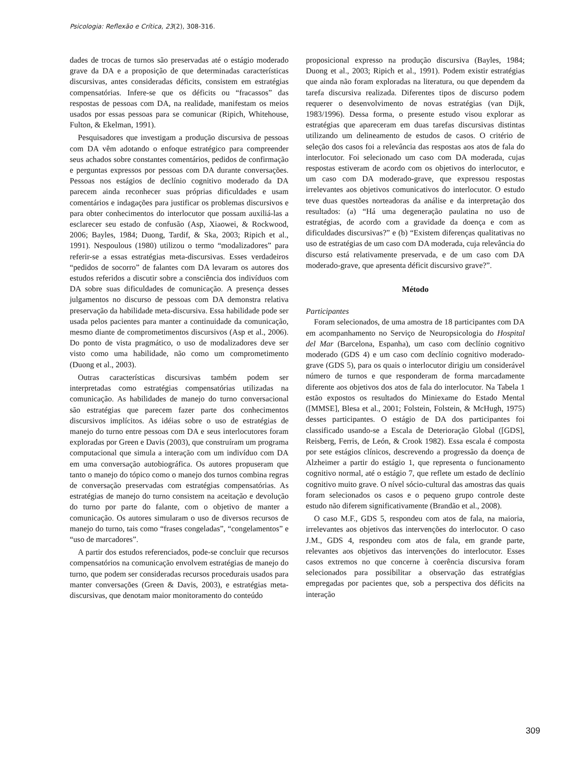Psicologia: Reflexão e Crítica, 23(2), 308-316.
dades de trocas de turnos são preservadas até o estágio moderado grave da DA e a proposição de que determinadas características discursivas, antes consideradas déficits, consistem em estratégias compensatórias. Infere-se que os déficits ou “fracassos” das respostas de pessoas com DA, na realidade, manifestam os meios usados por essas pessoas para se comunicar (Ripich, Whitehouse, Fulton, & Ekelman, 1991).
Pesquisadores que investigam a produção discursiva de pessoas com DA vêm adotando o enfoque estratégico para compreender seus achados sobre constantes comentários, pedidos de confirmação e perguntas expressos por pessoas com DA durante conversações. Pessoas nos estágios de declínio cognitivo moderado da DA parecem ainda reconhecer suas próprias dificuldades e usam comentários e indagações para justificar os problemas discursivos e para obter conhecimentos do interlocutor que possam auxiliá-las a esclarecer seu estado de confusão (Asp, Xiaowei, & Rockwood, 2006; Bayles, 1984; Duong, Tardif, & Ska, 2003; Ripich et al., 1991). Nespoulous (1980) utilizou o termo “modalizadores” para referir-se a essas estratégias meta-discursivas. Esses verdadeiros “pedidos de socorro” de falantes com DA levaram os autores dos estudos referidos a discutir sobre a consciência dos indivíduos com DA sobre suas dificuldades de comunicação. A presença desses julgamentos no discurso de pessoas com DA demonstra relativa preservação da habilidade meta-discursiva. Essa habilidade pode ser usada pelos pacientes para manter a continuidade da comunicação, mesmo diante de comprometimentos discursivos (Asp et al., 2006). Do ponto de vista pragmático, o uso de modalizadores deve ser visto como uma habilidade, não como um comprometimento (Duong et al., 2003).
Outras características discursivas também podem ser interpretadas como estratégias compensatórias utilizadas na comunicação. As habilidades de manejo do turno conversacional são estratégias que parecem fazer parte dos conhecimentos discursivos implícitos. As idéias sobre o uso de estratégias de manejo do turno entre pessoas com DA e seus interlocutores foram exploradas por Green e Davis (2003), que construíram um programa computacional que simula a interação com um indivíduo com DA em uma conversação autobiográfica. Os autores propuseram que tanto o manejo do tópico como o manejo dos turnos combina regras de conversação preservadas com estratégias compensatórias. As estratégias de manejo do turno consistem na aceitação e devolução do turno por parte do falante, com o objetivo de manter a comunicação. Os autores simularam o uso de diversos recursos de manejo do turno, tais como “frases congeladas”, “congelamentos” e “uso de marcadores”.
A partir dos estudos referenciados, pode-se concluir que recursos compensatórios na comunicação envolvem estratégias de manejo do turno, que podem ser consideradas recursos procedurais usados para manter conversações (Green & Davis, 2003), e estratégias meta-discursivas, que denotam maior monitoramento do conteúdo
proposicional expresso na produção discursiva (Bayles, 1984; Duong et al., 2003; Ripich et al., 1991). Podem existir estratégias que ainda não foram exploradas na literatura, ou que dependem da tarefa discursiva realizada. Diferentes tipos de discurso podem requerer o desenvolvimento de novas estratégias (van Dijk, 1983/1996). Dessa forma, o presente estudo visou explorar as estratégias que apareceram em duas tarefas discursivas distintas utilizando um delineamento de estudos de casos. O critério de seleção dos casos foi a relevância das respostas aos atos de fala do interlocutor. Foi selecionado um caso com DA moderada, cujas respostas estiveram de acordo com os objetivos do interlocutor, e um caso com DA moderado-grave, que expressou respostas irrelevantes aos objetivos comunicativos do interlocutor. O estudo teve duas questões norteadoras da análise e da interpretação dos resultados: (a) “Há uma degeneração paulatina no uso de estratégias, de acordo com a gravidade da doença e com as dificuldades discursivas?” e (b) “Existem diferenças qualitativas no uso de estratégias de um caso com DA moderada, cuja relevância do discurso está relativamente preservada, e de um caso com DA moderado-grave, que apresenta déficit discursivo grave?”.
Método
Participantes
Foram selecionados, de uma amostra de 18 participantes com DA em acompanhamento no Serviço de Neuropsicologia do Hospital del Mar (Barcelona, Espanha), um caso com declínio cognitivo moderado (GDS 4) e um caso com declínio cognitivo moderado-grave (GDS 5), para os quais o interlocutor dirigiu um considerável número de turnos e que responderam de forma marcadamente diferente aos objetivos dos atos de fala do interlocutor. Na Tabela 1 estão expostos os resultados do Miniexame do Estado Mental ([MMSE], Blesa et al., 2001; Folstein, Folstein, & McHugh, 1975) desses participantes. O estágio de DA dos participantes foi classificado usando-se a Escala de Deterioração Global ([GDS], Reisberg, Ferris, de León, & Crook 1982). Essa escala é composta por sete estágios clínicos, descrevendo a progressão da doença de Alzheimer a partir do estágio 1, que representa o funcionamento cognitivo normal, até o estágio 7, que reflete um estado de declínio cognitivo muito grave. O nível sócio-cultural das amostras das quais foram selecionados os casos e o pequeno grupo controle deste estudo não diferem significativamente (Brandão et al., 2008).
O caso M.F., GDS 5, respondeu com atos de fala, na maioria, irrelevantes aos objetivos das intervenções do interlocutor. O caso J.M., GDS 4, respondeu com atos de fala, em grande parte, relevantes aos objetivos das intervenções do interlocutor. Esses casos extremos no que concerne à coerência discursiva foram selecionados para possibilitar a observação das estratégias empregadas por pacientes que, sob a perspectiva dos déficits na interação
309